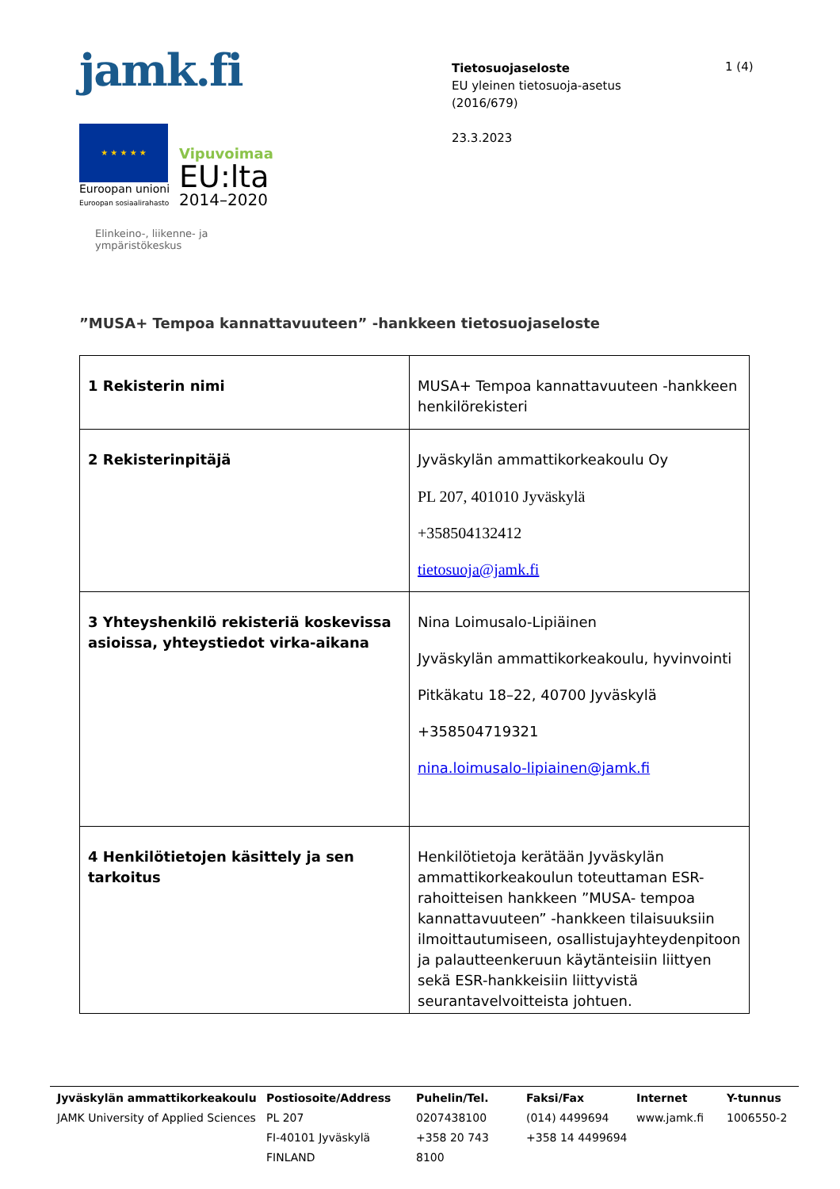jamk.fi
★ ★ ★ ★ ★
Euroopan unioni
Euroopan sosiaalirahasto
Vipuvoimaa
EU:lta
2014–2020
Elinkeino-, liikenne- ja
ympäristökeskus
Tietosuojaseloste
EU yleinen tietosuoja-asetus
(2016/679)
23.3.2023
1 (4)
”MUSA+ Tempoa kannattavuuteen” -hankkeen tietosuojaseloste
| 1 Rekisterin nimi | MUSA+ Tempoa kannattavuuteen -hankkeen henkilörekisteri |
| 2 Rekisterinpitäjä | Jyväskylän ammattikorkeakoulu Oy PL 207, 401010 Jyväskylä +358504132412 tietosuoja@jamk.fi |
| 3 Yhteyshenkilö rekisteriä koskevissa asioissa, yhteystiedot virka-aikana | Nina Loimusalo-Lipiäinen Jyväskylän ammattikorkeakoulu, hyvinvointi Pitkäkatu 18–22, 40700 Jyväskylä +358504719321 nina.loimusalo-lipiainen@jamk.fi |
| 4 Henkilötietojen käsittely ja sen tarkoitus | Henkilötietoja kerätään Jyväskylän ammattikorkeakoulun toteuttaman ESR-rahoitteisen hankkeen ”MUSA- tempoa kannattavuuteen” -hankkeen tilaisuuksiin ilmoittautumiseen, osallistujayhteydenpitoon ja palautteenkeruun käytänteisiin liittyen sekä ESR-hankkeisiin liittyvistä seurantavelvoitteista johtuen. |
Jyväskylän ammattikorkeakoulu
JAMK University of Applied Sciences
Postiosoite/Address
PL 207
FI-40101 Jyväskylä
FINLAND
Puhelin/Tel.
0207438100
+358 20 743 8100
Faksi/Fax
(014) 4499694
+358 14 4499694
Internet
www.jamk.fi
Y-tunnus
1006550-2